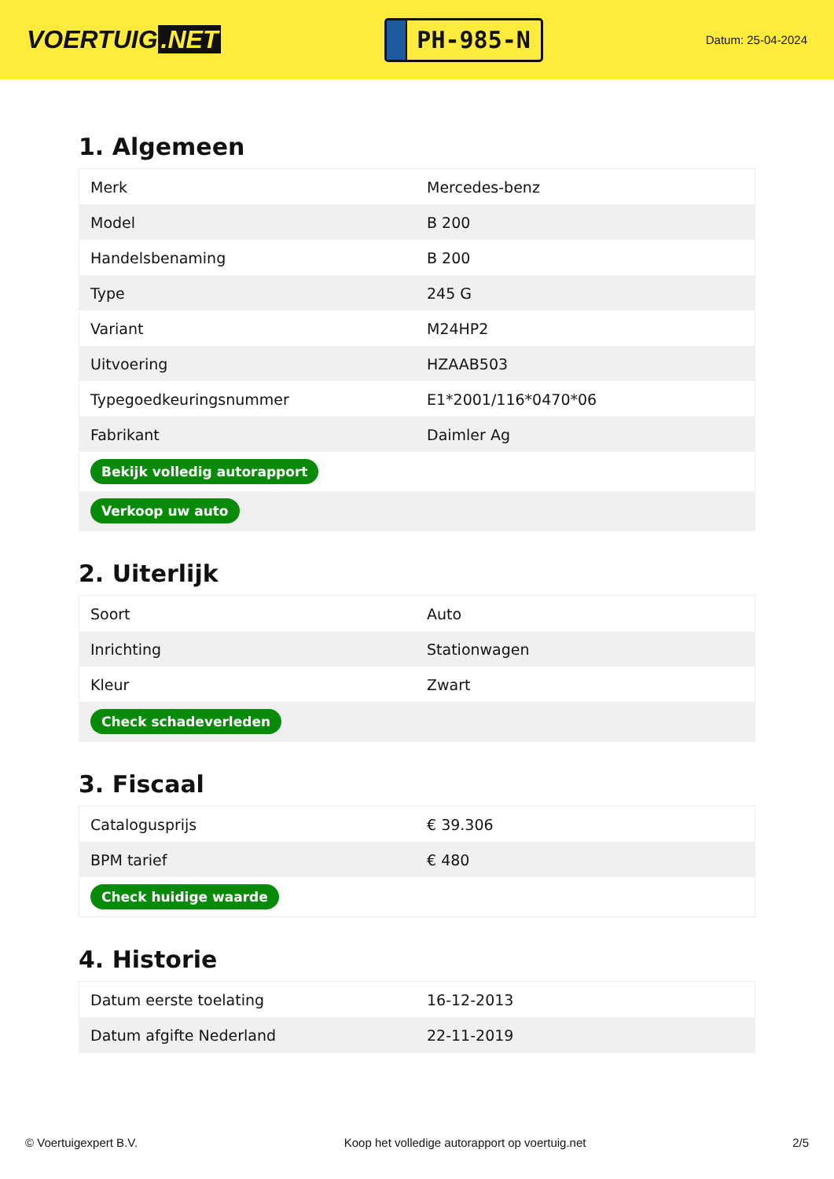VOERTUIG.NET
PH-985-N
Datum: 25-04-2024
1. Algemeen
| Merk | Mercedes-benz |
| Model | B 200 |
| Handelsbenaming | B 200 |
| Type | 245 G |
| Variant | M24HP2 |
| Uitvoering | HZAAB503 |
| Typegoedkeuringsnummer | E1*2001/116*0470*06 |
| Fabrikant | Daimler Ag |
| Bekijk volledig autorapport | |
| Verkoop uw auto | |
2. Uiterlijk
| Soort | Auto |
| Inrichting | Stationwagen |
| Kleur | Zwart |
| Check schadeverleden | |
3. Fiscaal
| Catalogusprijs | € 39.306 |
| BPM tarief | € 480 |
| Check huidige waarde | |
4. Historie
| Datum eerste toelating | 16-12-2013 |
| Datum afgifte Nederland | 22-11-2019 |
© Voertuigexpert B.V. Koop het volledige autorapport op voertuig.net 2/5